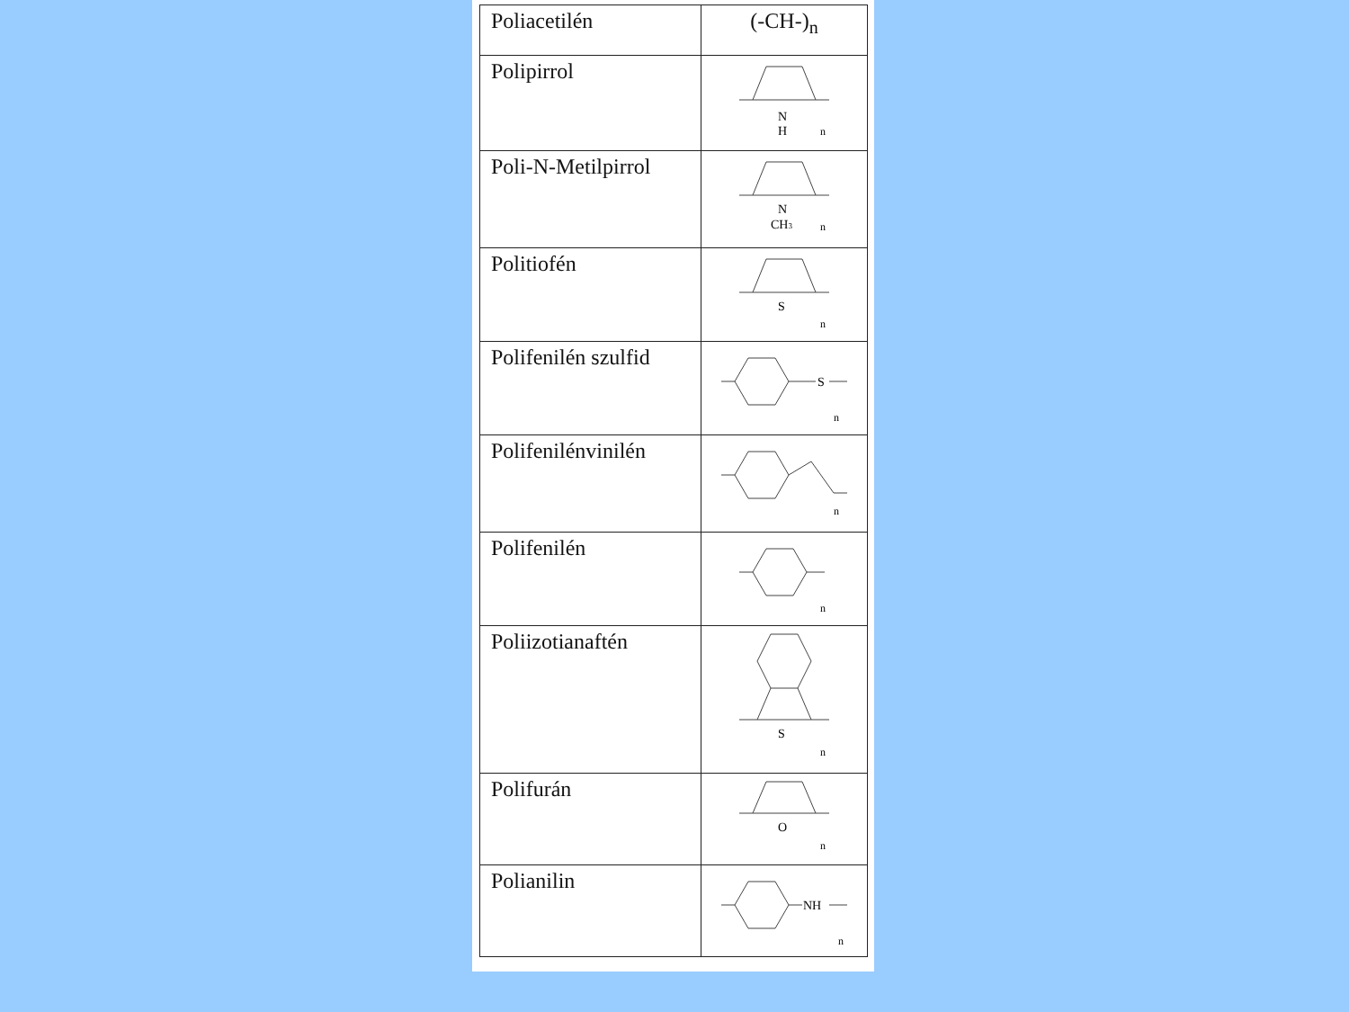| Poliacetilén | (-CH-)<sub>n</sub> |
| Polipirrol | N H n |
| Poli-N-Metilpirrol | N CH 3 n |
| Politiofén | S n |
| Polifenilén szulfid | S n |
| Polifenilénvinilén | n |
| Polifenilén | n |
| Poliizotianaftén | S n |
| Polifurán | O n |
| Polianilin | NH n |